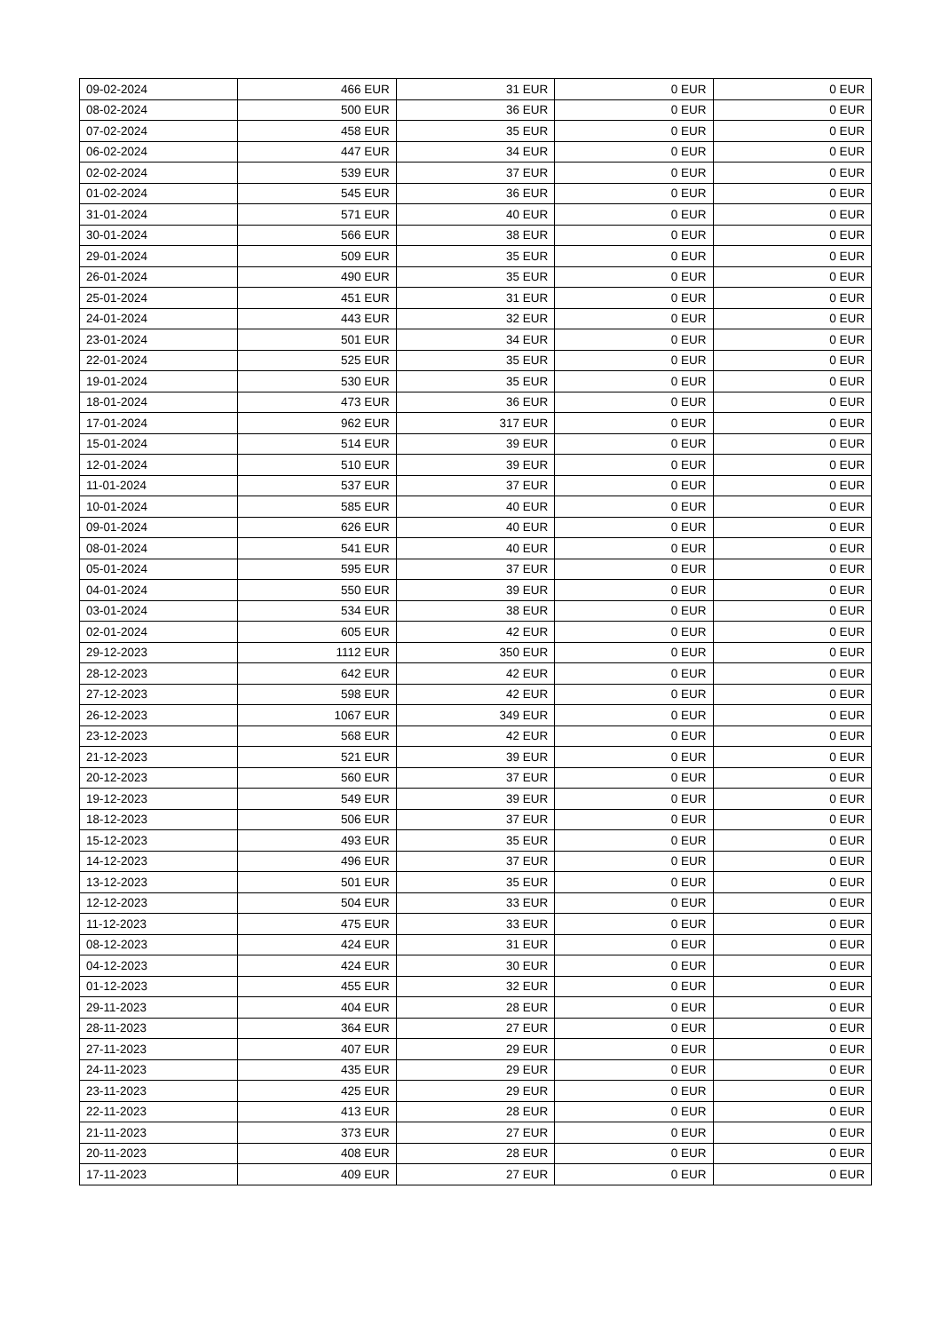| 09-02-2024 | 466 EUR | 31 EUR | 0 EUR | 0 EUR |
| 08-02-2024 | 500 EUR | 36 EUR | 0 EUR | 0 EUR |
| 07-02-2024 | 458 EUR | 35 EUR | 0 EUR | 0 EUR |
| 06-02-2024 | 447 EUR | 34 EUR | 0 EUR | 0 EUR |
| 02-02-2024 | 539 EUR | 37 EUR | 0 EUR | 0 EUR |
| 01-02-2024 | 545 EUR | 36 EUR | 0 EUR | 0 EUR |
| 31-01-2024 | 571 EUR | 40 EUR | 0 EUR | 0 EUR |
| 30-01-2024 | 566 EUR | 38 EUR | 0 EUR | 0 EUR |
| 29-01-2024 | 509 EUR | 35 EUR | 0 EUR | 0 EUR |
| 26-01-2024 | 490 EUR | 35 EUR | 0 EUR | 0 EUR |
| 25-01-2024 | 451 EUR | 31 EUR | 0 EUR | 0 EUR |
| 24-01-2024 | 443 EUR | 32 EUR | 0 EUR | 0 EUR |
| 23-01-2024 | 501 EUR | 34 EUR | 0 EUR | 0 EUR |
| 22-01-2024 | 525 EUR | 35 EUR | 0 EUR | 0 EUR |
| 19-01-2024 | 530 EUR | 35 EUR | 0 EUR | 0 EUR |
| 18-01-2024 | 473 EUR | 36 EUR | 0 EUR | 0 EUR |
| 17-01-2024 | 962 EUR | 317 EUR | 0 EUR | 0 EUR |
| 15-01-2024 | 514 EUR | 39 EUR | 0 EUR | 0 EUR |
| 12-01-2024 | 510 EUR | 39 EUR | 0 EUR | 0 EUR |
| 11-01-2024 | 537 EUR | 37 EUR | 0 EUR | 0 EUR |
| 10-01-2024 | 585 EUR | 40 EUR | 0 EUR | 0 EUR |
| 09-01-2024 | 626 EUR | 40 EUR | 0 EUR | 0 EUR |
| 08-01-2024 | 541 EUR | 40 EUR | 0 EUR | 0 EUR |
| 05-01-2024 | 595 EUR | 37 EUR | 0 EUR | 0 EUR |
| 04-01-2024 | 550 EUR | 39 EUR | 0 EUR | 0 EUR |
| 03-01-2024 | 534 EUR | 38 EUR | 0 EUR | 0 EUR |
| 02-01-2024 | 605 EUR | 42 EUR | 0 EUR | 0 EUR |
| 29-12-2023 | 1112 EUR | 350 EUR | 0 EUR | 0 EUR |
| 28-12-2023 | 642 EUR | 42 EUR | 0 EUR | 0 EUR |
| 27-12-2023 | 598 EUR | 42 EUR | 0 EUR | 0 EUR |
| 26-12-2023 | 1067 EUR | 349 EUR | 0 EUR | 0 EUR |
| 23-12-2023 | 568 EUR | 42 EUR | 0 EUR | 0 EUR |
| 21-12-2023 | 521 EUR | 39 EUR | 0 EUR | 0 EUR |
| 20-12-2023 | 560 EUR | 37 EUR | 0 EUR | 0 EUR |
| 19-12-2023 | 549 EUR | 39 EUR | 0 EUR | 0 EUR |
| 18-12-2023 | 506 EUR | 37 EUR | 0 EUR | 0 EUR |
| 15-12-2023 | 493 EUR | 35 EUR | 0 EUR | 0 EUR |
| 14-12-2023 | 496 EUR | 37 EUR | 0 EUR | 0 EUR |
| 13-12-2023 | 501 EUR | 35 EUR | 0 EUR | 0 EUR |
| 12-12-2023 | 504 EUR | 33 EUR | 0 EUR | 0 EUR |
| 11-12-2023 | 475 EUR | 33 EUR | 0 EUR | 0 EUR |
| 08-12-2023 | 424 EUR | 31 EUR | 0 EUR | 0 EUR |
| 04-12-2023 | 424 EUR | 30 EUR | 0 EUR | 0 EUR |
| 01-12-2023 | 455 EUR | 32 EUR | 0 EUR | 0 EUR |
| 29-11-2023 | 404 EUR | 28 EUR | 0 EUR | 0 EUR |
| 28-11-2023 | 364 EUR | 27 EUR | 0 EUR | 0 EUR |
| 27-11-2023 | 407 EUR | 29 EUR | 0 EUR | 0 EUR |
| 24-11-2023 | 435 EUR | 29 EUR | 0 EUR | 0 EUR |
| 23-11-2023 | 425 EUR | 29 EUR | 0 EUR | 0 EUR |
| 22-11-2023 | 413 EUR | 28 EUR | 0 EUR | 0 EUR |
| 21-11-2023 | 373 EUR | 27 EUR | 0 EUR | 0 EUR |
| 20-11-2023 | 408 EUR | 28 EUR | 0 EUR | 0 EUR |
| 17-11-2023 | 409 EUR | 27 EUR | 0 EUR | 0 EUR |